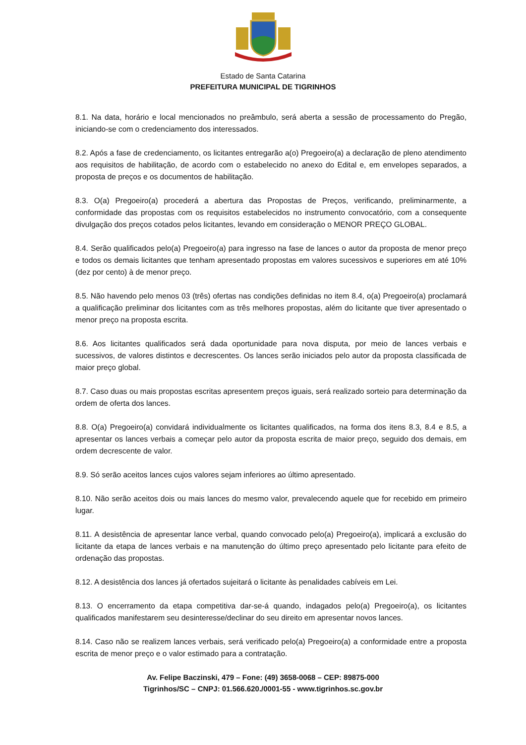Estado de Santa Catarina
PREFEITURA MUNICIPAL DE TIGRINHOS
8.1. Na data, horário e local mencionados no preâmbulo, será aberta a sessão de processamento do Pregão, iniciando-se com o credenciamento dos interessados.
8.2. Após a fase de credenciamento, os licitantes entregarão a(o) Pregoeiro(a) a declaração de pleno atendimento aos requisitos de habilitação, de acordo com o estabelecido no anexo do Edital e, em envelopes separados, a proposta de preços e os documentos de habilitação.
8.3. O(a) Pregoeiro(a) procederá a abertura das Propostas de Preços, verificando, preliminarmente, a conformidade das propostas com os requisitos estabelecidos no instrumento convocatório, com a consequente divulgação dos preços cotados pelos licitantes, levando em consideração o MENOR PREÇO GLOBAL.
8.4. Serão qualificados pelo(a) Pregoeiro(a) para ingresso na fase de lances o autor da proposta de menor preço e todos os demais licitantes que tenham apresentado propostas em valores sucessivos e superiores em até 10% (dez por cento) à de menor preço.
8.5. Não havendo pelo menos 03 (três) ofertas nas condições definidas no item 8.4, o(a) Pregoeiro(a) proclamará a qualificação preliminar dos licitantes com as três melhores propostas, além do licitante que tiver apresentado o menor preço na proposta escrita.
8.6. Aos licitantes qualificados será dada oportunidade para nova disputa, por meio de lances verbais e sucessivos, de valores distintos e decrescentes. Os lances serão iniciados pelo autor da proposta classificada de maior preço global.
8.7. Caso duas ou mais propostas escritas apresentem preços iguais, será realizado sorteio para determinação da ordem de oferta dos lances.
8.8. O(a) Pregoeiro(a) convidará individualmente os licitantes qualificados, na forma dos itens 8.3, 8.4 e 8.5, a apresentar os lances verbais a começar pelo autor da proposta escrita de maior preço, seguido dos demais, em ordem decrescente de valor.
8.9. Só serão aceitos lances cujos valores sejam inferiores ao último apresentado.
8.10. Não serão aceitos dois ou mais lances do mesmo valor, prevalecendo aquele que for recebido em primeiro lugar.
8.11. A desistência de apresentar lance verbal, quando convocado pelo(a) Pregoeiro(a), implicará a exclusão do licitante da etapa de lances verbais e na manutenção do último preço apresentado pelo licitante para efeito de ordenação das propostas.
8.12. A desistência dos lances já ofertados sujeitará o licitante às penalidades cabíveis em Lei.
8.13. O encerramento da etapa competitiva dar-se-á quando, indagados pelo(a) Pregoeiro(a), os licitantes qualificados manifestarem seu desinteresse/declinar do seu direito em apresentar novos lances.
8.14. Caso não se realizem lances verbais, será verificado pelo(a) Pregoeiro(a) a conformidade entre a proposta escrita de menor preço e o valor estimado para a contratação.
Av. Felipe Baczinski, 479 – Fone: (49) 3658-0068 – CEP: 89875-000
Tigrinhos/SC – CNPJ: 01.566.620./0001-55 - www.tigrinhos.sc.gov.br